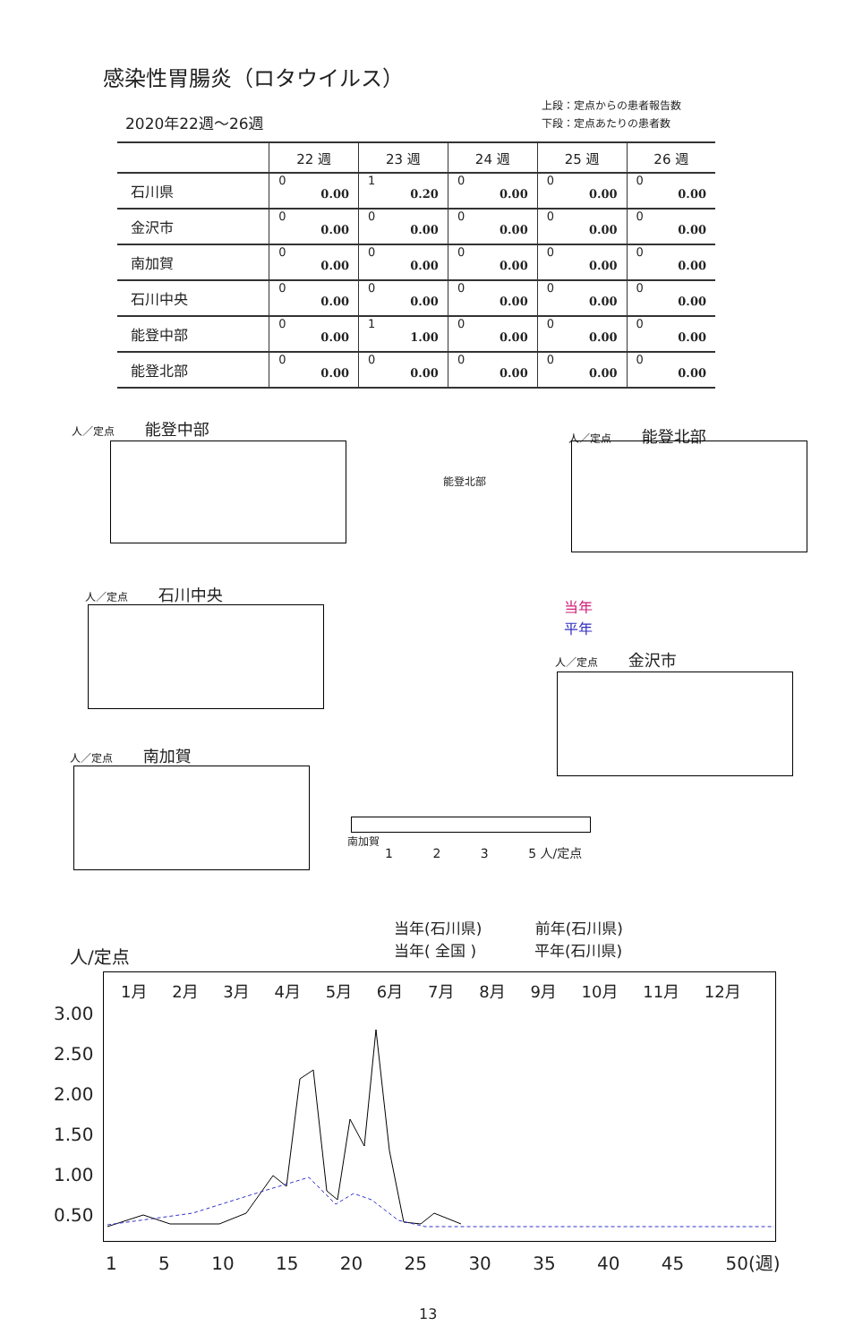感染性胃腸炎（ロタウイルス）
2020年22週～26週
上段：定点からの患者報告数
下段：定点あたりの患者数
| | 22 週 | 23 週 | 24 週 | 25 週 | 26 週 |
| --- | --- | --- | --- | --- | --- |
| 石川県 | 0 0.00 | 1 0.20 | 0 0.00 | 0 0.00 | 0 0.00 |
| 金沢市 | 0 0.00 | 0 0.00 | 0 0.00 | 0 0.00 | 0 0.00 |
| 南加賀 | 0 0.00 | 0 0.00 | 0 0.00 | 0 0.00 | 0 0.00 |
| 石川中央 | 0 0.00 | 0 0.00 | 0 0.00 | 0 0.00 | 0 0.00 |
| 能登中部 | 0 0.00 | 1 1.00 | 0 0.00 | 0 0.00 | 0 0.00 |
| 能登北部 | 0 0.00 | 0 0.00 | 0 0.00 | 0 0.00 | 0 0.00 |
人／定点 能登中部
人／定点 能登北部
人／定点 石川中央
人／定点 金沢市
人／定点 南加賀
当年
平年
能登北部
南加賀
1 2 3 5 人/定点
当年(石川県) 前年(石川県)
当年( 全国 ) 平年(石川県)
人/定点
1月 2月 3月 4月 5月 6月 7月 8月 9月 10月 11月 12月
3.00
2.50
2.00
1.50
1.00
0.50
1 5 10 15 20 25 30 35 40 45 50(週)
13